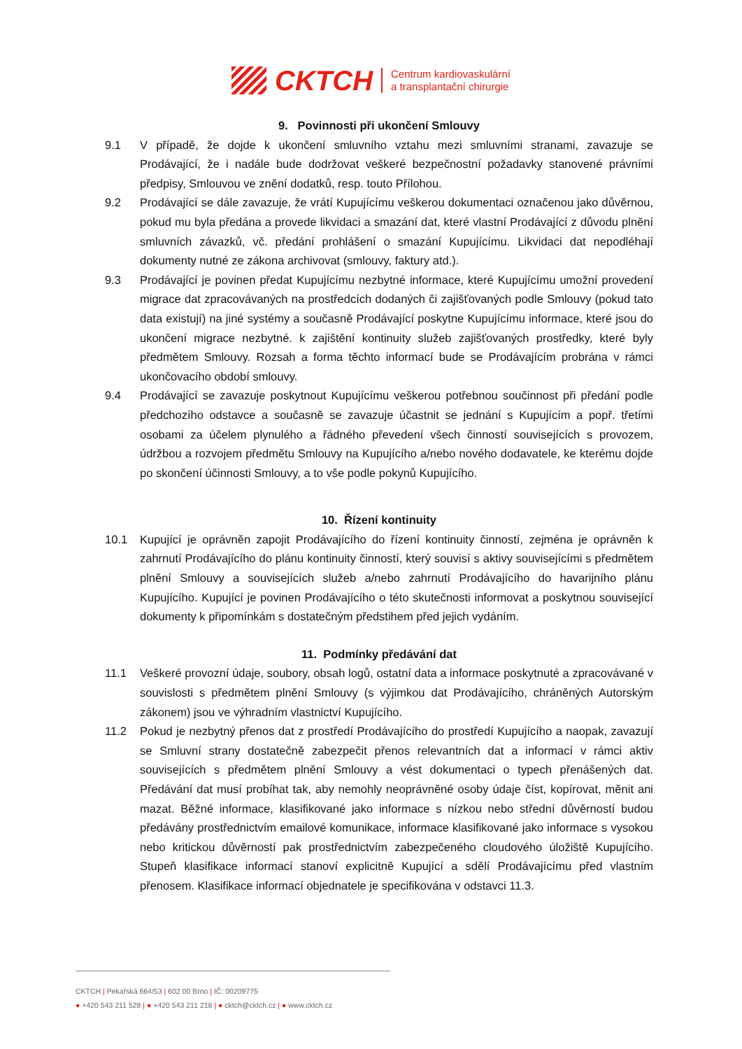CKTCH
Centrum kardiovaskulární
a transplantační chirurgie
9. Povinnosti při ukončení Smlouvy
9.1 V případě, že dojde k ukončení smluvního vztahu mezi smluvními stranami, zavazuje se Prodávající, že i nadále bude dodržovat veškeré bezpečnostní požadavky stanovené právními předpisy, Smlouvou ve znění dodatků, resp. touto Přílohou.
9.2 Prodávající se dále zavazuje, že vrátí Kupujícímu veškerou dokumentaci označenou jako důvěrnou, pokud mu byla předána a provede likvidaci a smazání dat, které vlastní Prodávající z důvodu plnění smluvních závazků, vč. předání prohlášení o smazání Kupujícímu. Likvidaci dat nepodléhají dokumenty nutné ze zákona archivovat (smlouvy, faktury atd.).
9.3 Prodávající je povinen předat Kupujícímu nezbytné informace, které Kupujícímu umožní provedení migrace dat zpracovávaných na prostředcích dodaných či zajišťovaných podle Smlouvy (pokud tato data existují) na jiné systémy a současně Prodávající poskytne Kupujícímu informace, které jsou do ukončení migrace nezbytné. k zajištění kontinuity služeb zajišťovaných prostředky, které byly předmětem Smlouvy. Rozsah a forma těchto informací bude se Prodávajícím probrána v rámci ukončovacího období smlouvy.
9.4 Prodávající se zavazuje poskytnout Kupujícímu veškerou potřebnou součinnost při předání podle předchozího odstavce a současně se zavazuje účastnit se jednání s Kupujícím a popř. třetími osobami za účelem plynulého a řádného převedení všech činností souvisejících s provozem, údržbou a rozvojem předmětu Smlouvy na Kupujícího a/nebo nového dodavatele, ke kterému dojde po skončení účinnosti Smlouvy, a to vše podle pokynů Kupujícího.
10. Řízení kontinuity
10.1 Kupující je oprávněn zapojit Prodávajícího do řízení kontinuity činností, zejména je oprávněn k zahrnutí Prodávajícího do plánu kontinuity činností, který souvisí s aktivy souvisejícími s předmětem plnění Smlouvy a souvisejících služeb a/nebo zahrnutí Prodávajícího do havarijního plánu Kupujícího. Kupující je povinen Prodávajícího o této skutečnosti informovat a poskytnou související dokumenty k připomínkám s dostatečným předstihem před jejich vydáním.
11. Podmínky předávání dat
11.1 Veškeré provozní údaje, soubory, obsah logů, ostatní data a informace poskytnuté a zpracovávané v souvislosti s předmětem plnění Smlouvy (s výjimkou dat Prodávajícího, chráněných Autorským zákonem) jsou ve výhradním vlastnictví Kupujícího.
11.2 Pokud je nezbytný přenos dat z prostředí Prodávajícího do prostředí Kupujícího a naopak, zavazují se Smluvní strany dostatečně zabezpečit přenos relevantních dat a informací v rámci aktiv souvisejících s předmětem plnění Smlouvy a vést dokumentaci o typech přenášených dat. Předávání dat musí probíhat tak, aby nemohly neoprávněné osoby údaje číst, kopírovat, měnit ani mazat. Běžné informace, klasifikované jako informace s nízkou nebo střední důvěrností budou předávány prostřednictvím emailové komunikace, informace klasifikované jako informace s vysokou nebo kritickou důvěrností pak prostřednictvím zabezpečeného cloudového úložiště Kupujícího. Stupeň klasifikace informací stanoví explicitně Kupující a sdělí Prodávajícímu před vlastním přenosem. Klasifikace informací objednatele je specifikována v odstavci 11.3.
CKTCH | Pekařská 664/53 | 602 00 Brno | IČ: 00209775
● +420 543 211 528 | ● +420 543 211 218 | ● cktch@cktch.cz | ● www.cktch.cz